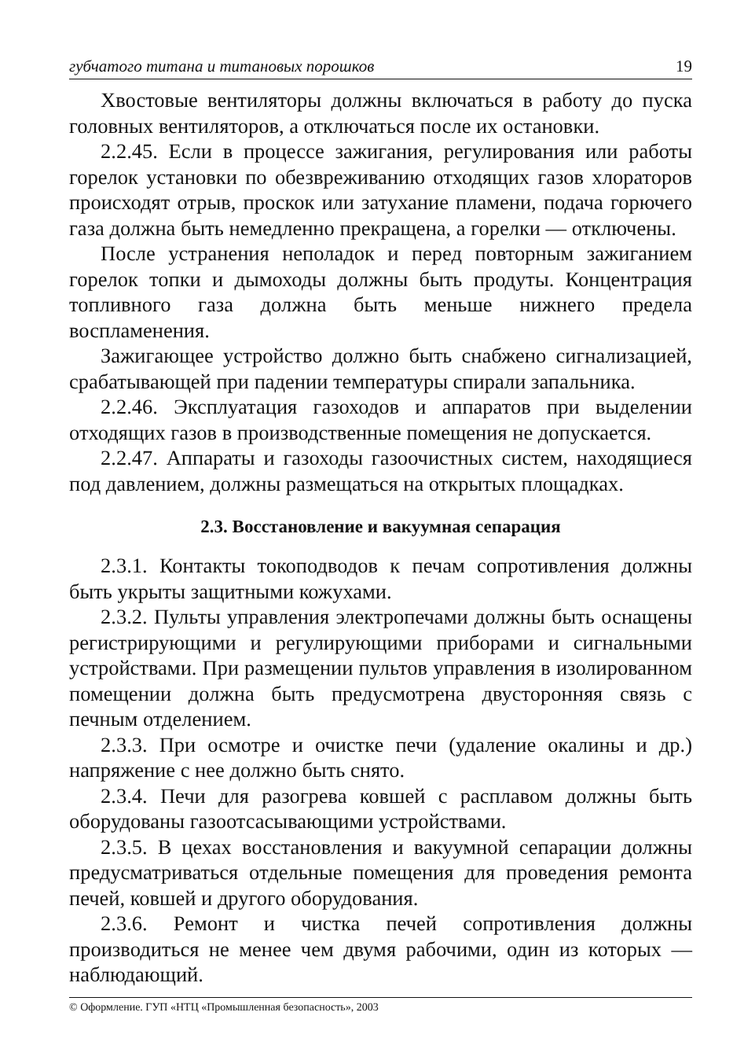губчатого титана и титановых порошков 19
Хвостовые вентиляторы должны включаться в работу до пуска головных вентиляторов, а отключаться после их остановки.
2.2.45. Если в процессе зажигания, регулирования или работы горелок установки по обезвреживанию отходящих газов хлораторов происходят отрыв, проскок или затухание пламени, подача горючего газа должна быть немедленно прекращена, а горелки — отключены.
После устранения неполадок и перед повторным зажиганием горелок топки и дымоходы должны быть продуты. Концентрация топливного газа должна быть меньше нижнего предела воспламенения.
Зажигающее устройство должно быть снабжено сигнализацией, срабатывающей при падении температуры спирали запальника.
2.2.46. Эксплуатация газоходов и аппаратов при выделении отходящих газов в производственные помещения не допускается.
2.2.47. Аппараты и газоходы газоочистных систем, находящиеся под давлением, должны размещаться на открытых площадках.
2.3. Восстановление и вакуумная сепарация
2.3.1. Контакты токоподводов к печам сопротивления должны быть укрыты защитными кожухами.
2.3.2. Пульты управления электропечами должны быть оснащены регистрирующими и регулирующими приборами и сигнальными устройствами. При размещении пультов управления в изолированном помещении должна быть предусмотрена двусторонняя связь с печным отделением.
2.3.3. При осмотре и очистке печи (удаление окалины и др.) напряжение с нее должно быть снято.
2.3.4. Печи для разогрева ковшей с расплавом должны быть оборудованы газоотсасывающими устройствами.
2.3.5. В цехах восстановления и вакуумной сепарации должны предусматриваться отдельные помещения для проведения ремонта печей, ковшей и другого оборудования.
2.3.6. Ремонт и чистка печей сопротивления должны производиться не менее чем двумя рабочими, один из которых — наблюдающий.
© Оформление. ГУП «НТЦ «Промышленная безопасность», 2003